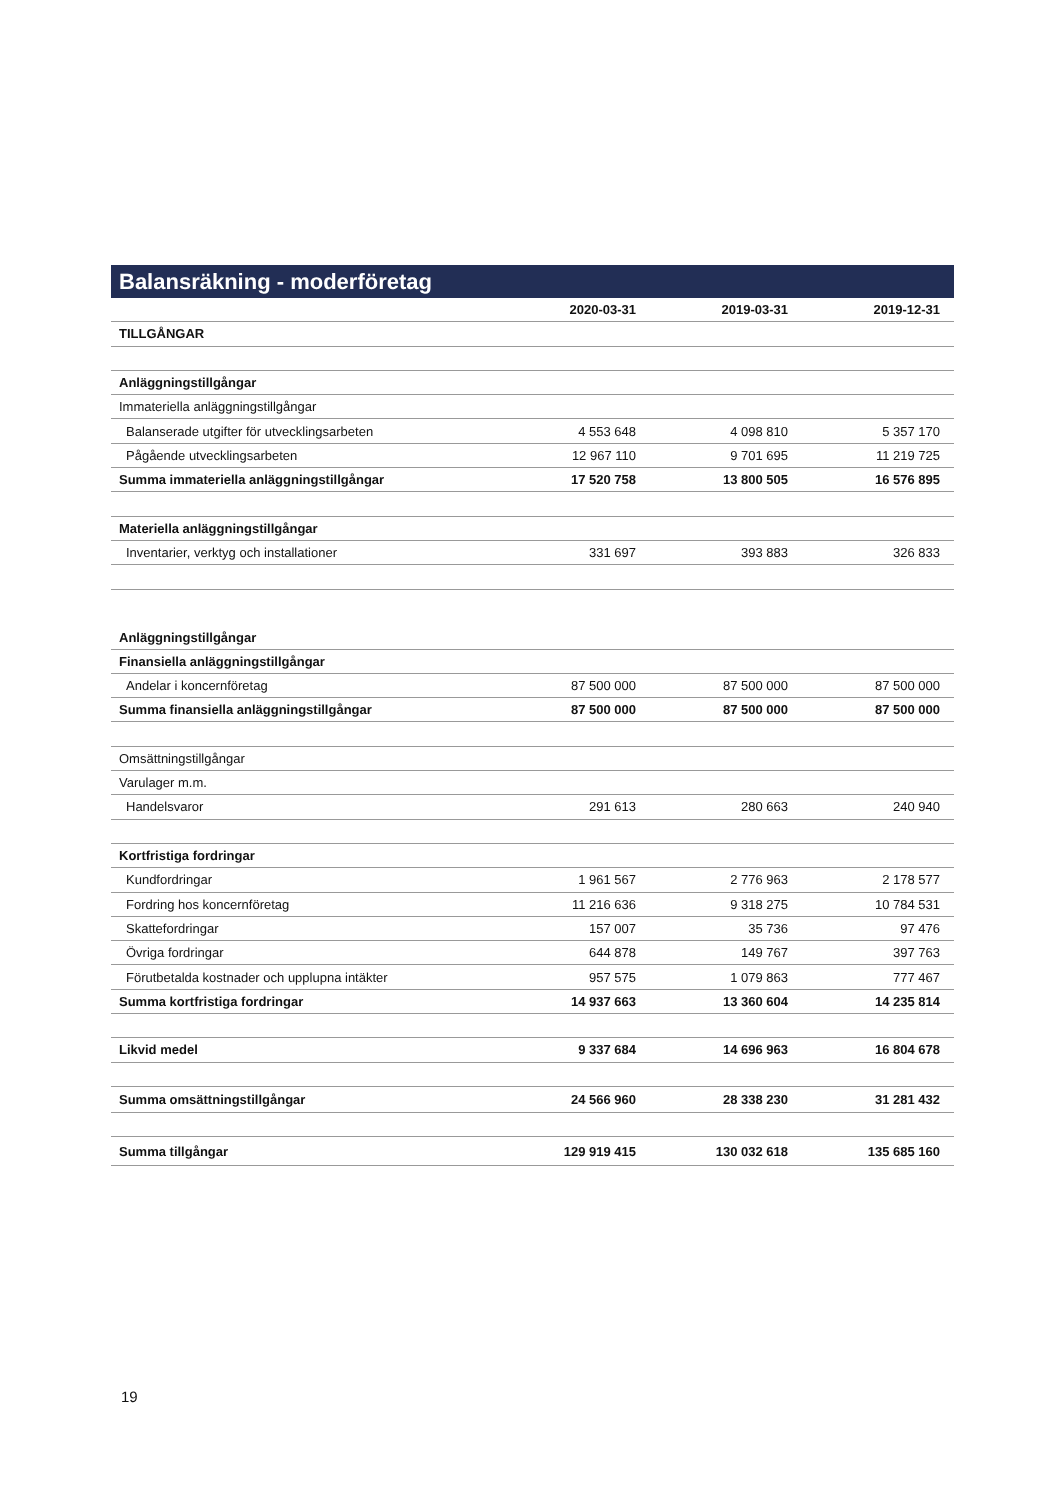Balansräkning - moderföretag
| | 2020-03-31 | 2019-03-31 | 2019-12-31 |
| --- | --- | --- | --- |
| TILLGÅNGAR | | | |
| Anläggningstillgångar | | | |
| Immateriella anläggningstillgångar | | | |
| Balanserade utgifter för utvecklingsarbeten | 4 553 648 | 4 098 810 | 5 357 170 |
| Pågående utvecklingsarbeten | 12 967 110 | 9 701 695 | 11 219 725 |
| Summa immateriella anläggningstillgångar | 17 520 758 | 13 800 505 | 16 576 895 |
| Materiella anläggningstillgångar | | | |
| Inventarier, verktyg och installationer | 331 697 | 393 883 | 326 833 |
| Anläggningstillgångar | | | |
| Finansiella anläggningstillgångar | | | |
| Andelar i koncernföretag | 87 500 000 | 87 500 000 | 87 500 000 |
| Summa finansiella anläggningstillgångar | 87 500 000 | 87 500 000 | 87 500 000 |
| Omsättningstillgångar | | | |
| Varulager m.m. | | | |
| Handelsvaror | 291 613 | 280 663 | 240 940 |
| Kortfristiga fordringar | | | |
| Kundfordringar | 1 961 567 | 2 776 963 | 2 178 577 |
| Fordring hos koncernföretag | 11 216 636 | 9 318 275 | 10 784 531 |
| Skattefordringar | 157 007 | 35 736 | 97 476 |
| Övriga fordringar | 644 878 | 149 767 | 397 763 |
| Förutbetalda kostnader och upplupna intäkter | 957 575 | 1 079 863 | 777 467 |
| Summa kortfristiga fordringar | 14 937 663 | 13 360 604 | 14 235 814 |
| Likvid medel | 9 337 684 | 14 696 963 | 16 804 678 |
| Summa omsättningstillgångar | 24 566 960 | 28 338 230 | 31 281 432 |
| Summa tillgångar | 129 919 415 | 130 032 618 | 135 685 160 |
19